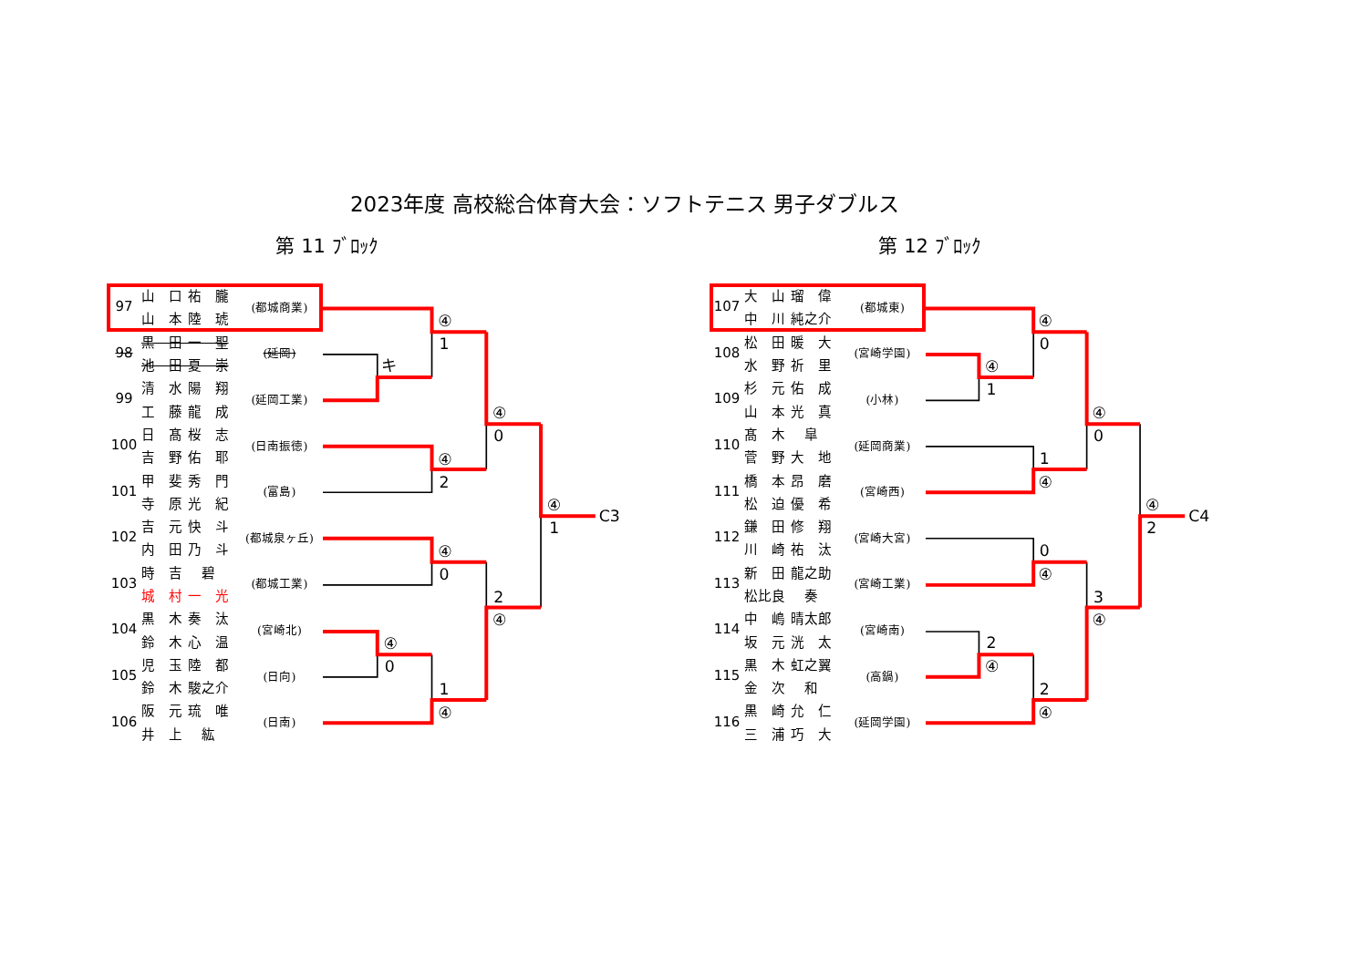2023年度 高校総合体育大会：ソフトテニス 男子ダブルス
第 11 ﾌﾞﾛｯｸ
| 97 | 山 口 祐 朧 | (都城商業) |
| | 山 本 陸 琥 | |
| 98 | 黒 田 一 聖 | (延岡) |
| | 池 田 夏 崇 | |
| 99 | 清 水 陽 翔 | (延岡工業) |
| | 工 藤 龍 成 | |
| 100 | 日 髙 桜 志 | (日南振徳) |
| | 吉 野 佑 耶 | |
| 101 | 甲 斐 秀 門 | (富島) |
| | 寺 原 光 紀 | |
| 102 | 吉 元 快 斗 | (都城泉ヶ丘) |
| | 内 田 乃 斗 | |
| 103 | 時 吉 碧 | (都城工業) |
| | 城 村 一 光 | |
| 104 | 黒 木 奏 汰 | (宮崎北) |
| | 鈴 木 心 温 | |
| 105 | 児 玉 陸 都 | (日向) |
| | 鈴 木 駿之介 | |
| 106 | 阪 元 琉 唯 | (日南) |
| | 井 上 紘 | |
④
1
キ
④
2
④
0
④
0
④
0
1
④
2
④
④
1
C3
第 12 ﾌﾞﾛｯｸ
| 107 | 大 山 瑠 偉 | (都城東) |
| | 中 川 純之介 | |
| 108 | 松 田 暖 大 | (宮崎学園) |
| | 水 野 祈 里 | |
| 109 | 杉 元 佑 成 | (小林) |
| | 山 本 光 真 | |
| 110 | 髙 木 皐 | (延岡商業) |
| | 菅 野 大 地 | |
| 111 | 橋 本 昂 磨 | (宮崎西) |
| | 松 迫 優 希 | |
| 112 | 鎌 田 修 翔 | (宮崎大宮) |
| | 川 崎 祐 汰 | |
| 113 | 新 田 龍之助 | (宮崎工業) |
| | 松比良 奏 | |
| 114 | 中 嶋 晴太郎 | (宮崎南) |
| | 坂 元 洸 太 | |
| 115 | 黒 木 虹之翼 | (高鍋) |
| | 金 次 和 | |
| 116 | 黒 崎 允 仁 | (延岡学園) |
| | 三 浦 巧 大 | |
④
0
④
1
1
④
④
0
0
④
2
④
2
④
3
④
④
2
C4